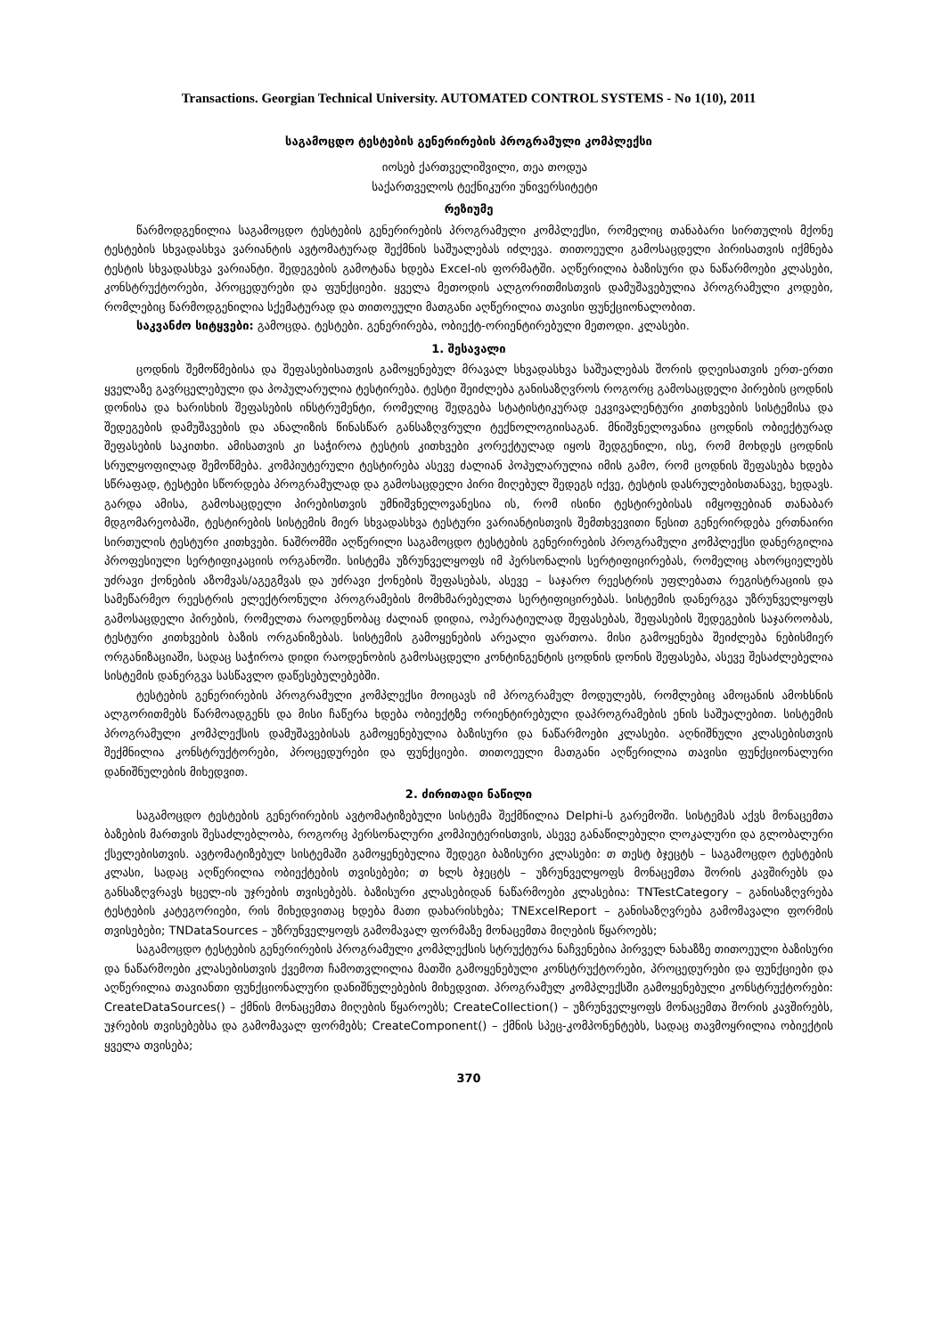Transactions. Georgian Technical University. AUTOMATED CONTROL SYSTEMS - No 1(10), 2011
საგამოცდო ტესტების გენერირების პროგრამული კომპლექსი
იოსებ ქართველიშვილი, თეა თოდუა
საქართველოს ტექნიკური უნივერსიტეტი
რეზიუმე
წარმოდგენილია საგამოცდო ტესტების გენერირების პროგრამული კომპლექსი, რომელიც თანაბარი სირთულის მქონე ტესტების სხვადასხვა ვარიანტის ავტომატურად შექმნის საშუალებას იძლევა. თითოეული გამოსაცდელი პირისათვის იქმნება ტესტის სხვადასხვა ვარიანტი. შედეგების გამოტანა ხდება Excel-ის ფორმატში. აღწერილია ბაზისური და ნაწარმოები კლასები, კონსტრუქტორები, პროცედურები და ფუნქციები. ყველა მეთოდის ალგორითმისთვის დამუშავებულია პროგრამული კოდები, რომლებიც წარმოდგენილია სქემატურად და თითოეული მათგანი აღწერილია თავისი ფუნქციონალობით.
საკვანძო სიტყვები: გამოცდა. ტესტები. გენერირება, ობიექტ-ორიენტირებული მეთოდი. კლასები.
1. შესავალი
ცოდნის შემოწმებისა და შეფასებისათვის გამოყენებულ მრავალ სხვადასხვა საშუალებას შორის დღეისათვის ერთ-ერთი ყველაზე გავრცელებული და პოპულარულია ტესტირება. ტესტი შეიძლება განისაზღვროს როგორც გამოსაცდელი პირების ცოდნის დონისა და ხარისხის შეფასების ინსტრუმენტი, რომელიც შედგება სტატისტიკურად ეკვივალენტური კითხვების სისტემისა და შედეგების დამუშავების და ანალიზის წინასწარ განსაზღვრული ტექნოლოგიისაგან. მნიშვნელოვანია ცოდნის ობიექტურად შეფასების საკითხი. ამისათვის კი საჭიროა ტესტის კითხვები კორექტულად იყოს შედგენილი, ისე, რომ მოხდეს ცოდნის სრულყოფილად შემოწმება. კომპიუტერული ტესტირება ასევე ძალიან პოპულარულია იმის გამო, რომ ცოდნის შეფასება ხდება სწრაფად, ტესტები სწორდება პროგრამულად და გამოსაცდელი პირი მიღებულ შედეგს იქვე, ტესტის დასრულებისთანავე, ხედავს. გარდა ამისა, გამოსაცდელი პირებისთვის უმნიშვნელოვანესია ის, რომ ისინი ტესტირებისას იმყოფებიან თანაბარ მდგომარეობაში, ტესტირების სისტემის მიერ სხვადასხვა ტესტური ვარიანტისთვის შემთხვევითი წესით გენერირდება ერთნაირი სირთულის ტესტური კითხვები. ნაშრომში აღწერილი საგამოცდო ტესტების გენერირების პროგრამული კომპლექსი დანერგილია პროფესიული სერტიფიკაციის ორგანოში. სისტემა უზრუნველყოფს იმ პერსონალის სერტიფიცირებას, რომელიც ახორციელებს უძრავი ქონების აზომვას/აგეგმვას და უძრავი ქონების შეფასებას, ასევე – საჯარო რეესტრის უფლებათა რეგისტრაციის და სამეწარმეო რეესტრის ელექტრონული პროგრამების მომხმარებელთა სერტიფიცირებას. სისტემის დანერგვა უზრუნველყოფს გამოსაცდელი პირების, რომელთა რაოდენობაც ძალიან დიდია, ოპერატიულად შეფასებას, შეფასების შედეგების საჯაროობას, ტესტური კითხვების ბაზის ორგანიზებას. სისტემის გამოყენების არეალი ფართოა. მისი გამოყენება შეიძლება ნებისმიერ ორგანიზაციაში, სადაც საჭიროა დიდი რაოდენობის გამოსაცდელი კონტინგენტის ცოდნის დონის შეფასება, ასევე შესაძლებელია სისტემის დანერგვა სასწავლო დაწესებულებებში.
ტესტების გენერირების პროგრამული კომპლექსი მოიცავს იმ პროგრამულ მოდულებს, რომლებიც ამოცანის ამოხსნის ალგორითმებს წარმოადგენს და მისი ჩაწერა ხდება ობიექტზე ორიენტირებული დაპროგრამების ენის საშუალებით. სისტემის პროგრამული კომპლექსის დამუშავებისას გამოყენებულია ბაზისური და ნაწარმოები კლასები. აღნიშნული კლასებისთვის შექმნილია კონსტრუქტორები, პროცედურები და ფუნქციები. თითოეული მათგანი აღწერილია თავისი ფუნქციონალური დანიშნულების მიხედვით.
2. ძირითადი ნაწილი
საგამოცდო ტესტების გენერირების ავტომატიზებული სისტემა შექმნილია Delphi-ს გარემოში. სისტემას აქვს მონაცემთა ბაზების მართვის შესაძლებლობა, როგორც პერსონალური კომპიუტერისთვის, ასევე განაწილებული ლოკალური და გლობალური ქსელებისთვის. ავტომატიზებულ სისტემაში გამოყენებულია შედეგი ბაზისური კლასები: თ თესტ ბჯეცტს – საგამოცდო ტესტების კლასი, სადაც აღწერილია ობიექტების თვისებები; თ ხლს ბჯეცტს – უზრუნველყოფს მონაცემთა შორის კავშირებს და განსაზღვრავს ხცელ-ის უჯრების თვისებებს. ბაზისური კლასებიდან ნაწარმოები კლასებია: TNTestCategory – განისაზღვრება ტესტების კატეგორიები, რის მიხედვითაც ხდება მათი დახარისხება; TNExcelReport – განისაზღვრება გამომავალი ფორმის თვისებები; TNDataSources – უზრუნველყოფს გამომავალ ფორმაზე მონაცემთა მიღების წყაროებს;
საგამოცდო ტესტების გენერირების პროგრამული კომპლექსის სტრუქტურა ნაჩვენებია პირველ ნახაზზე თითოეული ბაზისური და ნაწარმოები კლასებისთვის ქვემოთ ჩამოთვლილია მათში გამოყენებული კონსტრუქტორები, პროცედურები და ფუნქციები და აღწერილია თავიანთი ფუნქციონალური დანიშნულებების მიხედვით. პროგრამულ კომპლექსში გამოყენებული კონსტრუქტორები: CreateDataSources() – ქმნის მონაცემთა მიღების წყაროებს; CreateCollection() – უზრუნველყოფს მონაცემთა შორის კავშირებს, უჯრების თვისებებსა და გამომავალ ფორმებს; CreateComponent() – ქმნის სპეც-კომპონენტებს, სადაც თავმოყრილია ობიექტის ყველა თვისება;
370